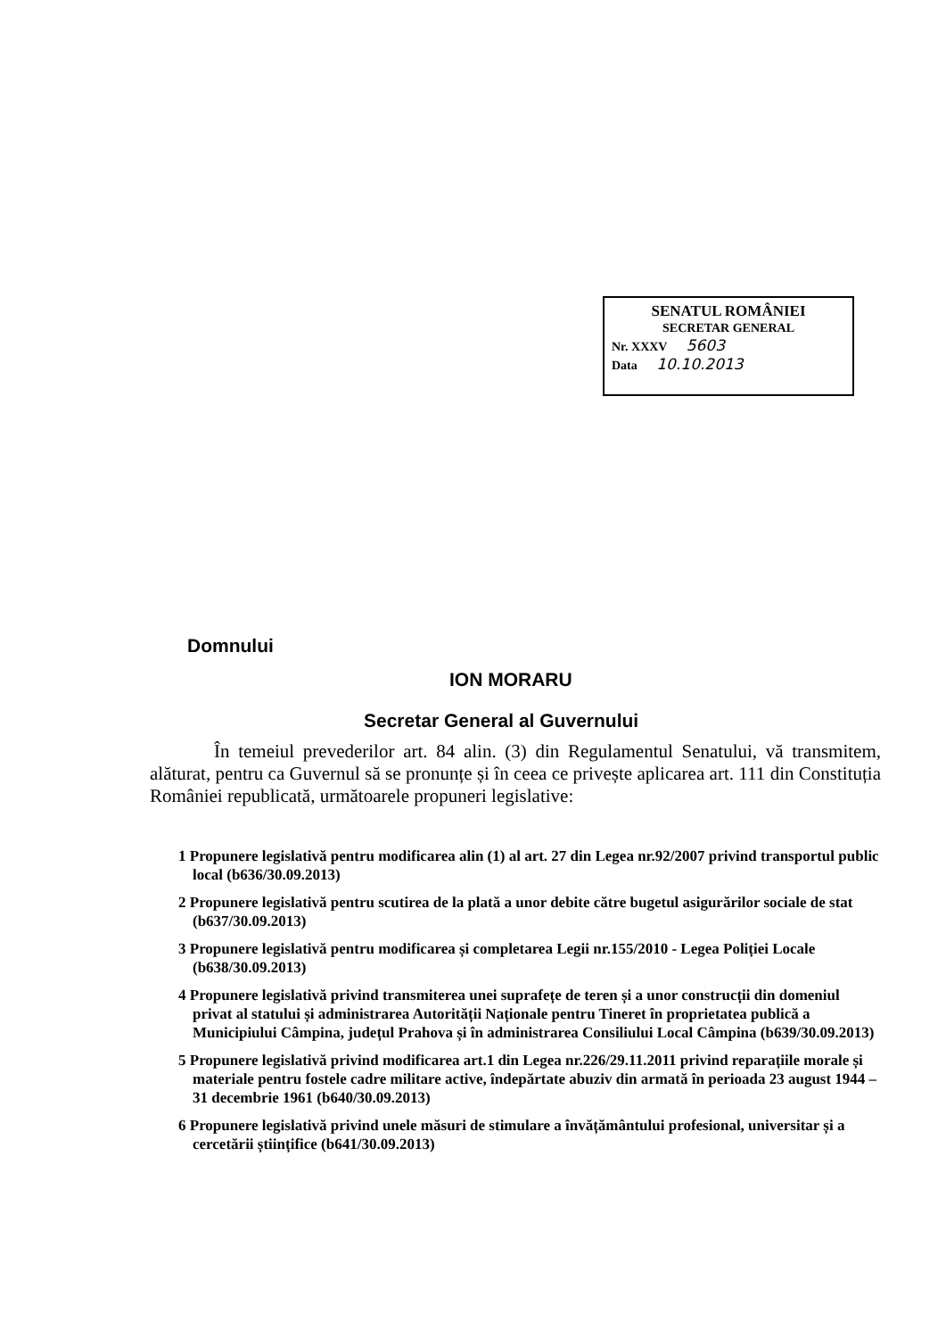SENATUL ROMÂNIEI
SECRETAR GENERAL
Nr. XXXV 5603
Data 10.10.2013
Domnului
ION MORARU
Secretar General al Guvernului
În temeiul prevederilor art. 84 alin. (3) din Regulamentul Senatului, vă transmitem, alăturat, pentru ca Guvernul să se pronunțe și în ceea ce privește aplicarea art. 111 din Constituția României republicată, următoarele propuneri legislative:
1 Propunere legislativă pentru modificarea alin (1) al art. 27 din Legea nr.92/2007 privind transportul public local (b636/30.09.2013)
2 Propunere legislativă pentru scutirea de la plată a unor debite către bugetul asigurărilor sociale de stat (b637/30.09.2013)
3 Propunere legislativă pentru modificarea și completarea Legii nr.155/2010 - Legea Poliției Locale (b638/30.09.2013)
4 Propunere legislativă privind transmiterea unei suprafețe de teren și a unor construcții din domeniul privat al statului și administrarea Autorității Naționale pentru Tineret în proprietatea publică a Municipiului Câmpina, județul Prahova și în administrarea Consiliului Local Câmpina (b639/30.09.2013)
5 Propunere legislativă privind modificarea art.1 din Legea nr.226/29.11.2011 privind reparațiile morale și materiale pentru fostele cadre militare active, îndepărtate abuziv din armată în perioada 23 august 1944 – 31 decembrie 1961 (b640/30.09.2013)
6 Propunere legislativă privind unele măsuri de stimulare a învățământului profesional, universitar și a cercetării științifice (b641/30.09.2013)